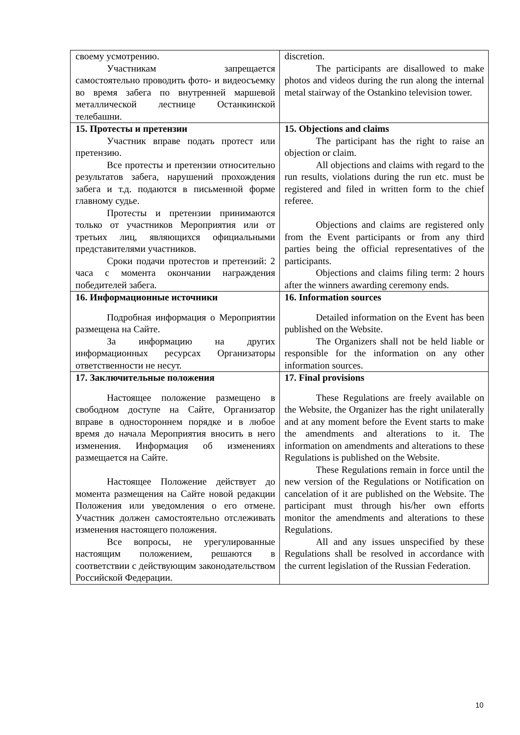| своему усмотрению. Участникам запрещается самостоятельно проводить фото- и видеосъемку во время забега по внутренней маршевой металлической лестнице Останкинской телебашни. | discretion. The participants are disallowed to make photos and videos during the run along the internal metal stairway of the Ostankino television tower. |
| 15. Протесты и претензии Участник вправе подать протест или претензию. Все протесты и претензии относительно результатов забега, нарушений прохождения забега и т.д. подаются в письменной форме главному судье. Протесты и претензии принимаются только от участников Мероприятия или от третьих лиц, являющихся официальными представителями участников. Сроки подачи протестов и претензий: 2 часа с момента окончании награждения победителей забега. | 15. Objections and claims The participant has the right to raise an objection or claim. All objections and claims with regard to the run results, violations during the run etc. must be registered and filed in written form to the chief referee. Objections and claims are registered only from the Event participants or from any third parties being the official representatives of the participants. Objections and claims filing term: 2 hours after the winners awarding ceremony ends. |
| 16. Информационные источники Подробная информация о Мероприятии размещена на Сайте. За информацию на других информационных ресурсах Организаторы ответственности не несут. | 16. Information sources Detailed information on the Event has been published on the Website. The Organizers shall not be held liable or responsible for the information on any other information sources. |
| 17. Заключительные положения Настоящее положение размещено в свободном доступе на Сайте, Организатор вправе в одностороннем порядке и в любое время до начала Мероприятия вносить в него изменения. Информация об изменениях размещается на Сайте. Настоящее Положение действует до момента размещения на Сайте новой редакции Положения или уведомления о его отмене. Участник должен самостоятельно отслеживать изменения настоящего положения. Все вопросы, не урегулированные настоящим положением, решаются в соответствии с действующим законодательством Российской Федерации. | 17. Final provisions These Regulations are freely available on the Website, the Organizer has the right unilaterally and at any moment before the Event starts to make the amendments and alterations to it. The information on amendments and alterations to these Regulations is published on the Website. These Regulations remain in force until the new version of the Regulations or Notification on cancelation of it are published on the Website. The participant must through his/her own efforts monitor the amendments and alterations to these Regulations. All and any issues unspecified by these Regulations shall be resolved in accordance with the current legislation of the Russian Federation. |
10